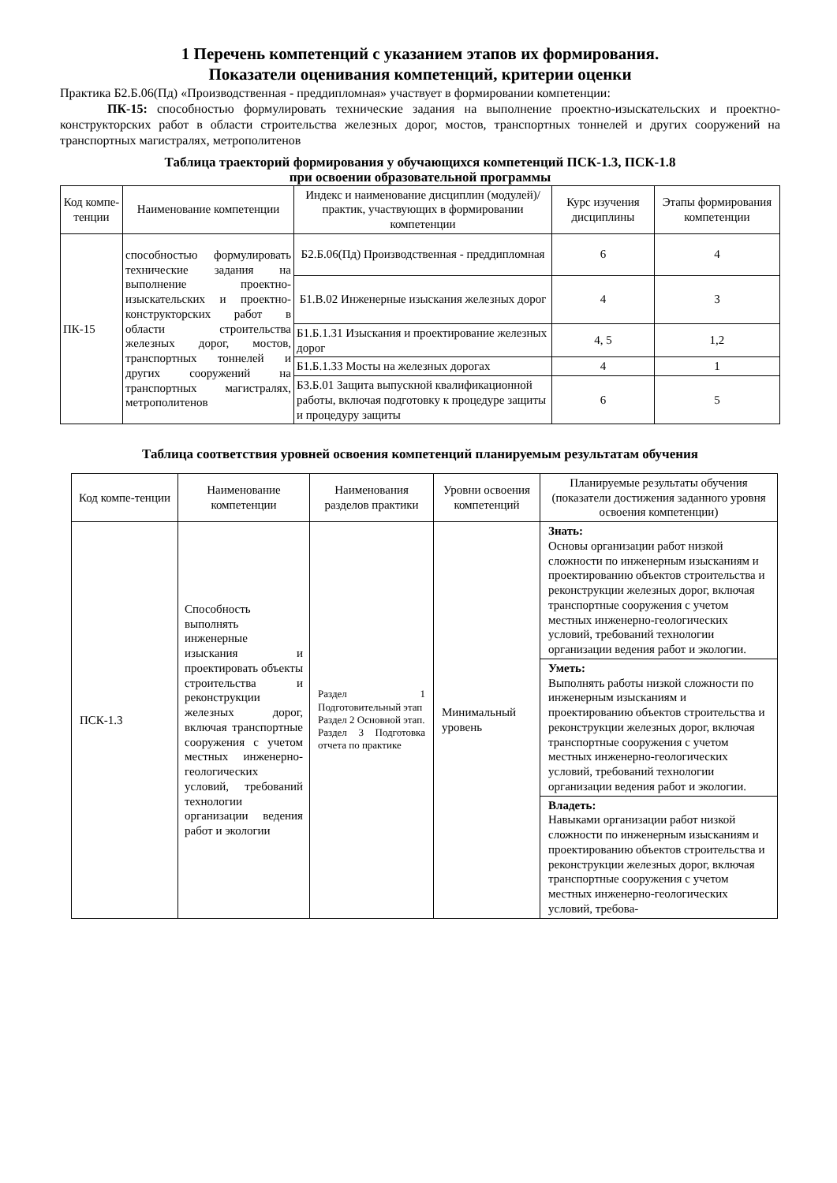1 Перечень компетенций с указанием этапов их формирования.
Показатели оценивания компетенций, критерии оценки
Практика Б2.Б.06(Пд) «Производственная - преддипломная» участвует в формировании компетенции:
ПК-15: способностью формулировать технические задания на выполнение проектно-изыскательских и проектно-конструкторских работ в области строительства железных дорог, мостов, транспортных тоннелей и других сооружений на транспортных магистралях, метрополитенов
Таблица траекторий формирования у обучающихся компетенций ПСК-1.3, ПСК-1.8
при освоении образовательной программы
| Код компе-тенции | Наименование компетенции | Индекс и наименование дисциплин (модулей)/ практик, участвующих в формировании компетенции | Курс изучения дисциплины | Этапы формирования компетенции |
| --- | --- | --- | --- | --- |
| ПК-15 | способностью формулировать технические задания на выполнение проектно-изыскательских и проектно-конструкторских работ в области строительства железных дорог, мостов, транспортных тоннелей и других сооружений на транспортных магистралях, метрополитенов | Б2.Б.06(Пд) Производственная - преддипломная | 6 | 4 |
| | | Б1.В.02 Инженерные изыскания железных дорог | 4 | 3 |
| | | Б1.Б.1.31 Изыскания и проектирование железных дорог | 4, 5 | 1,2 |
| | | Б1.Б.1.33 Мосты на железных дорогах | 4 | 1 |
| | | Б3.Б.01 Защита выпускной квалификационной работы, включая подготовку к процедуре защиты и процедуру защиты | 6 | 5 |
Таблица соответствия уровней освоения компетенций планируемым результатам обучения
| Код компе-тенции | Наименование компетенции | Наименования разделов практики | Уровни освоения компетенций | Планируемые результаты обучения (показатели достижения заданного уровня освоения компетенции) |
| --- | --- | --- | --- | --- |
| ПСК-1.3 | Способность выполнять инженерные изыскания и проектировать объекты строительства и реконструкции железных дорог, включая транспортные сооружения с учетом местных инженерно-геологических условий, требований технологии организации ведения работ и экологии | Раздел 1 Подготовительный этап Раздел 2 Основной этап. Раздел 3 Подготовка отчета по практике | Минимальный уровень | Знать: Основы организации работ низкой сложности по инженерным изысканиям и проектированию объектов строительства и реконструкции железных дорог, включая транспортные сооружения с учетом местных инженерно-геологических условий, требований технологии организации ведения работ и экологии. |
| | | | | Уметь: Выполнять работы низкой сложности по инженерным изысканиям и проектированию объектов строительства и реконструкции железных дорог, включая транспортные сооружения с учетом местных инженерно-геологических условий, требований технологии организации ведения работ и экологии. |
| | | | | Владеть: Навыками организации работ низкой сложности по инженерным изысканиям и проектированию объектов строительства и реконструкции железных дорог, включая транспортные сооружения с учетом местных инженерно-геологических условий, требова- |